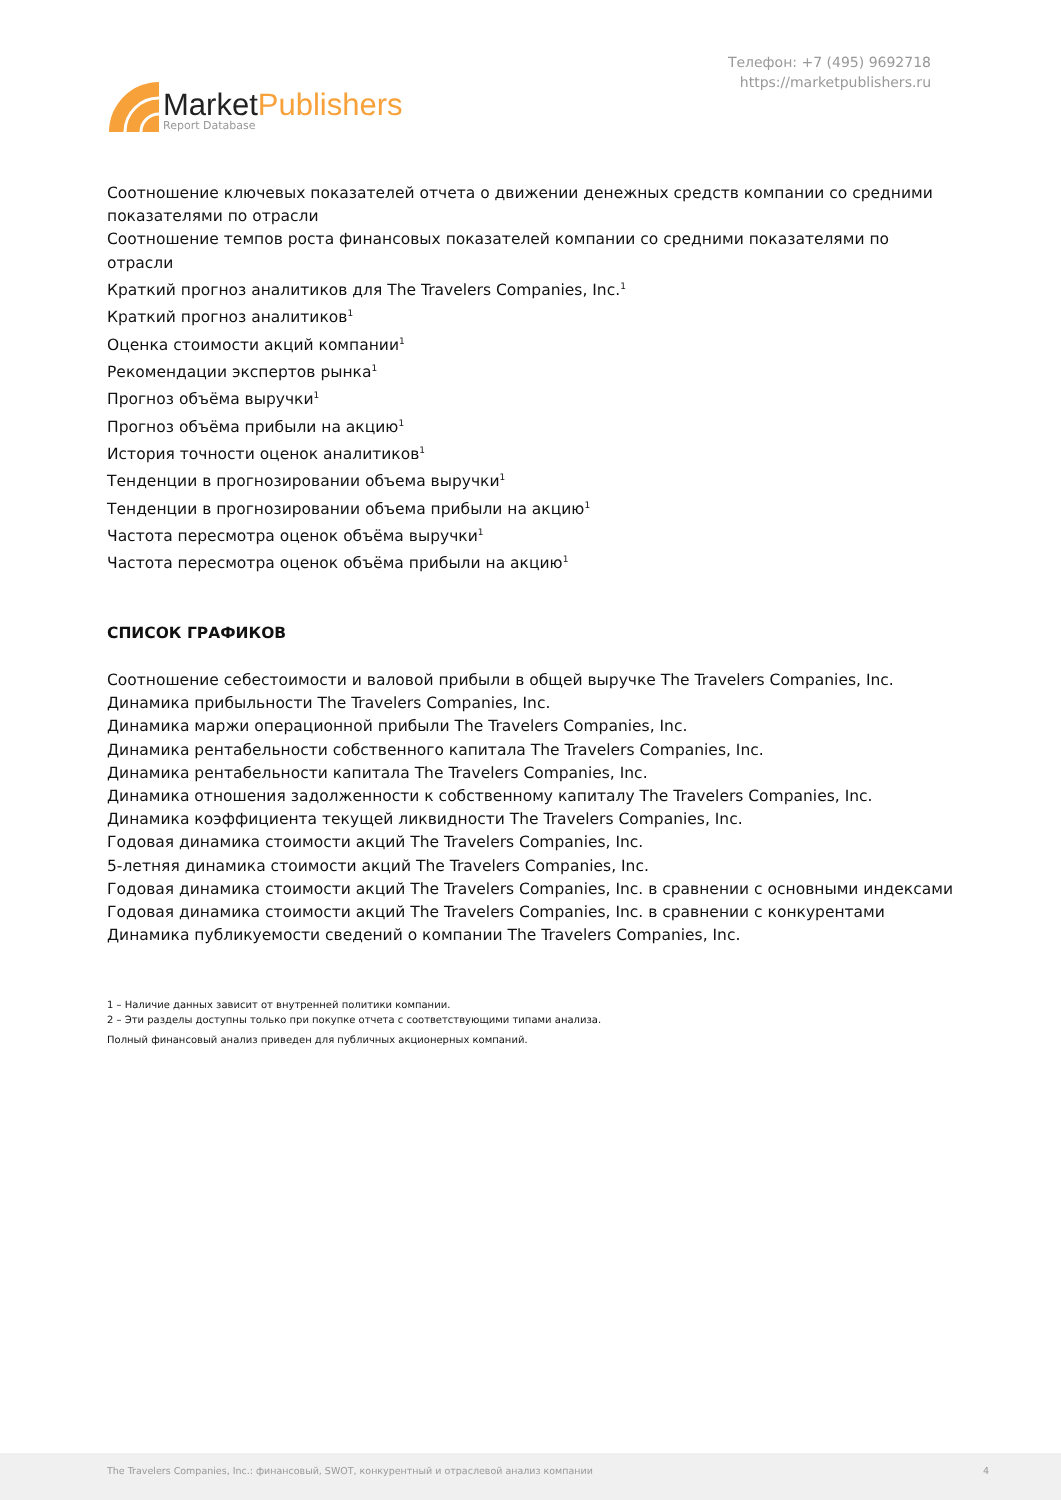MarketPublishers
Report Database
Телефон: +7 (495) 9692718
https://marketpublishers.ru
Соотношение ключевых показателей отчета о движении денежных средств компании со средними показателями по отрасли
Соотношение темпов роста финансовых показателей компании со средними показателями по отрасли
Краткий прогноз аналитиков для The Travelers Companies, Inc.<sup>1</sup>
Краткий прогноз аналитиков<sup>1</sup>
Оценка стоимости акций компании<sup>1</sup>
Рекомендации экспертов рынка<sup>1</sup>
Прогноз объёма выручки<sup>1</sup>
Прогноз объёма прибыли на акцию<sup>1</sup>
История точности оценок аналитиков<sup>1</sup>
Тенденции в прогнозировании объема выручки<sup>1</sup>
Тенденции в прогнозировании объема прибыли на акцию<sup>1</sup>
Частота пересмотра оценок объёма выручки<sup>1</sup>
Частота пересмотра оценок объёма прибыли на акцию<sup>1</sup>
СПИСОК ГРАФИКОВ
Соотношение себестоимости и валовой прибыли в общей выручке The Travelers Companies, Inc.
Динамика прибыльности The Travelers Companies, Inc.
Динамика маржи операционной прибыли The Travelers Companies, Inc.
Динамика рентабельности собственного капитала The Travelers Companies, Inc.
Динамика рентабельности капитала The Travelers Companies, Inc.
Динамика отношения задолженности к собственному капиталу The Travelers Companies, Inc.
Динамика коэффициента текущей ликвидности The Travelers Companies, Inc.
Годовая динамика стоимости акций The Travelers Companies, Inc.
5-летняя динамика стоимости акций The Travelers Companies, Inc.
Годовая динамика стоимости акций The Travelers Companies, Inc. в сравнении с основными индексами
Годовая динамика стоимости акций The Travelers Companies, Inc. в сравнении с конкурентами
Динамика публикуемости сведений о компании The Travelers Companies, Inc.
1 – Наличие данных зависит от внутренней политики компании.
2 – Эти разделы доступны только при покупке отчета с соответствующими типами анализа.
Полный финансовый анализ приведен для публичных акционерных компаний.
The Travelers Companies, Inc.: финансовый, SWOT, конкурентный и отраслевой анализ компании 4